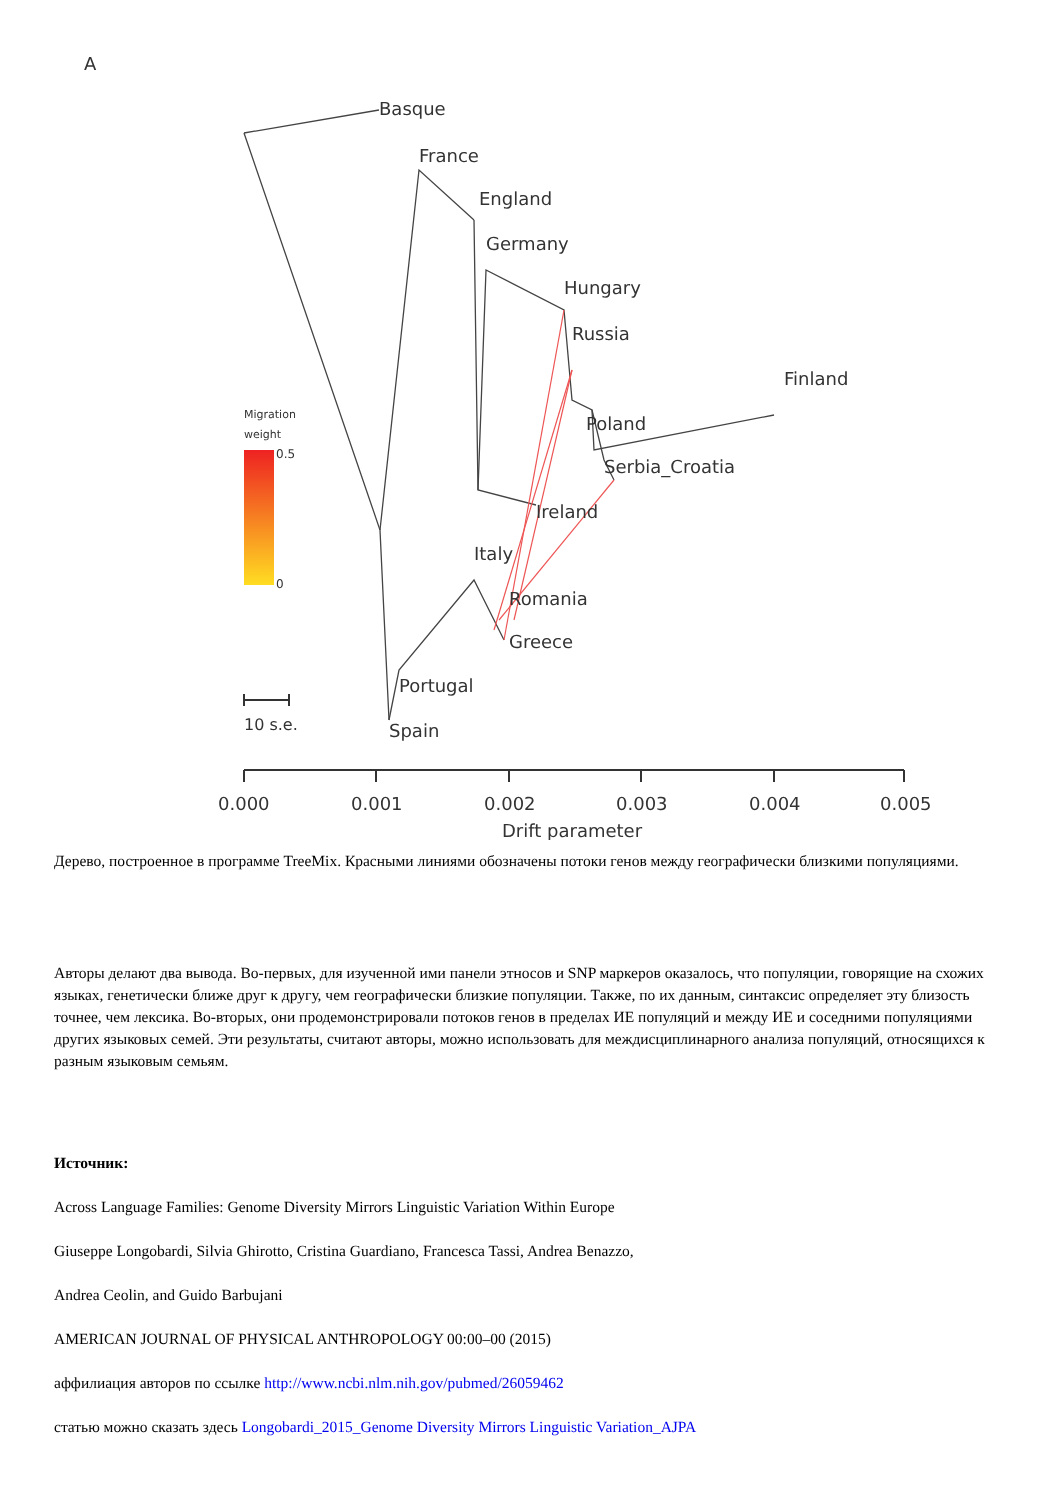A
Basque
France
England
Germany
Hungary
Russia
Finland
Poland
Serbia_Croatia
Ireland
Italy
Romania
Greece
Portugal
Spain
Migration
weight
0.5
0
10 s.e.
0.000
0.001
0.002
0.003
0.004
0.005
Drift parameter
Дерево, построенное в программе TreeMix. Красными линиями обозначены потоки генов между географически близкими популяциями.
Авторы делают два вывода. Во-первых, для изученной ими панели этносов и SNP маркеров оказалось, что популяции, говорящие на схожих языках, генетически ближе друг к другу, чем географически близкие популяции. Также, по их данным, синтаксис определяет эту близость точнее, чем лексика. Во-вторых, они продемонстрировали потоков генов в пределах ИЕ популяций и между ИЕ и соседними популяциями других языковых семей. Эти результаты, считают авторы, можно использовать для междисциплинарного анализа популяций, относящихся к разным языковым семьям.
Источник:
Across Language Families: Genome Diversity Mirrors Linguistic Variation Within Europe
Giuseppe Longobardi, Silvia Ghirotto, Cristina Guardiano, Francesca Tassi, Andrea Benazzo,
Andrea Ceolin, and Guido Barbujani
AMERICAN JOURNAL OF PHYSICAL ANTHROPOLOGY 00:00–00 (2015)
аффилиация авторов по ссылке http://www.ncbi.nlm.nih.gov/pubmed/26059462
статью можно сказать здесь Longobardi_2015_Genome Diversity Mirrors Linguistic Variation_AJPA